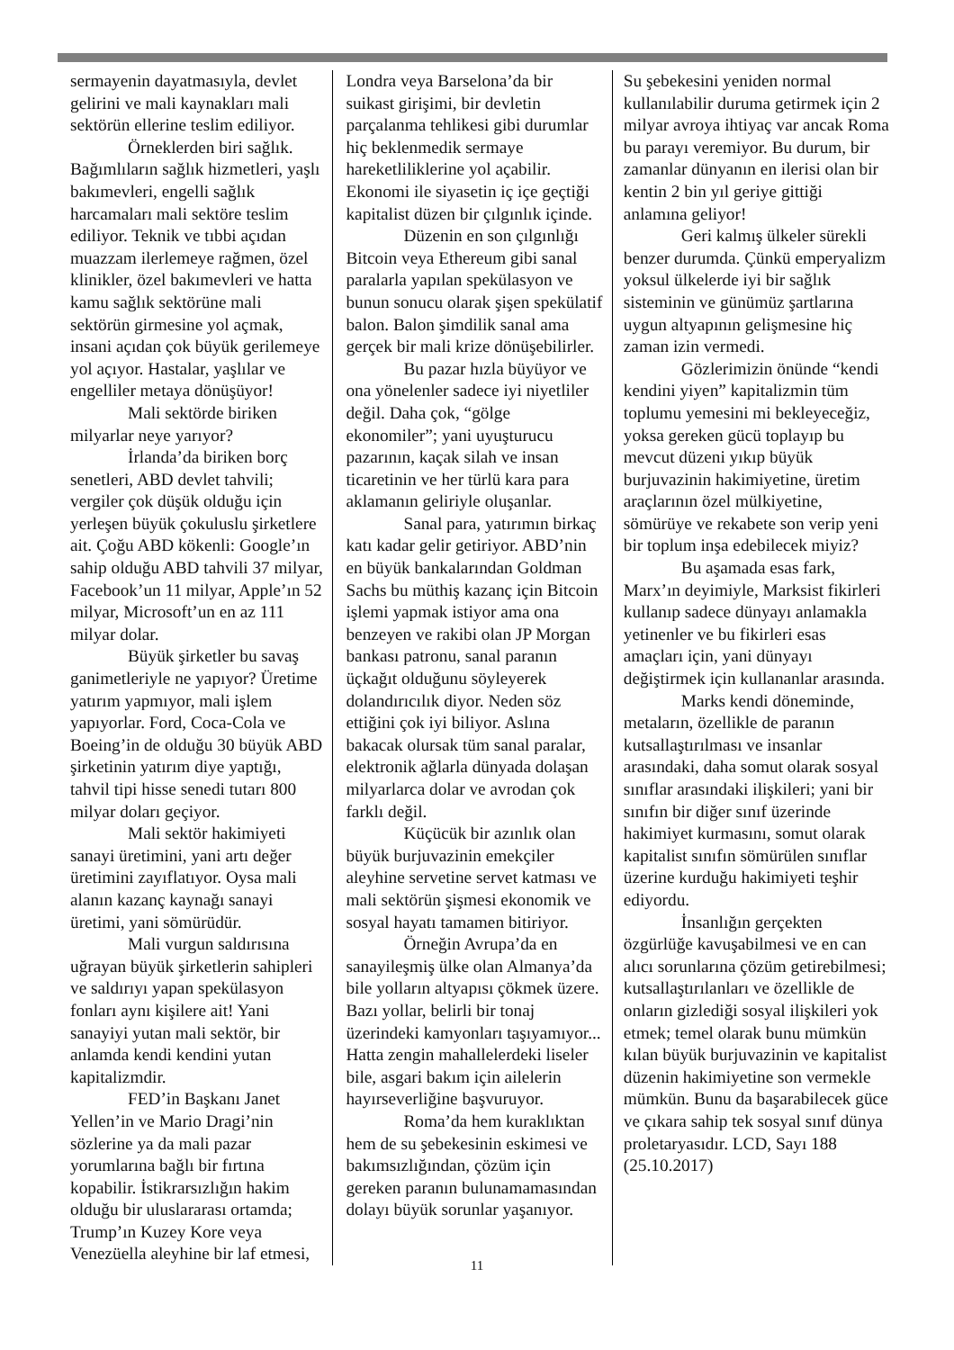sermayenin dayatmasıyla, devlet gelirini ve mali kaynakları mali sektörün ellerine teslim ediliyor.
Örneklerden biri sağlık. Bağımlıların sağlık hizmetleri, yaşlı bakımevleri, engelli sağlık harcamaları mali sektöre teslim ediliyor. Teknik ve tıbbi açıdan muazzam ilerlemeye rağmen, özel klinikler, özel bakımevleri ve hatta kamu sağlık sektörüne mali sektörün girmesine yol açmak, insani açıdan çok büyük gerilemeye yol açıyor. Hastalar, yaşlılar ve engelliler metaya dönüşüyor!
Mali sektörde biriken milyarlar neye yarıyor?
İrlanda’da biriken borç senetleri, ABD devlet tahvili; vergiler çok düşük olduğu için yerleşen büyük çokuluslu şirketlere ait. Çoğu ABD kökenli: Google’ın sahip olduğu ABD tahvili 37 milyar, Facebook’un 11 milyar, Apple’ın 52 milyar, Microsoft’un en az 111 milyar dolar.
Büyük şirketler bu savaş ganimetleriyle ne yapıyor? Üretime yatırım yapmıyor, mali işlem yapıyorlar. Ford, Coca-Cola ve Boeing’in de olduğu 30 büyük ABD şirketinin yatırım diye yaptığı, tahvil tipi hisse senedi tutarı 800 milyar doları geçiyor.
Mali sektör hakimiyeti sanayi üretimini, yani artı değer üretimini zayıflatıyor. Oysa mali alanın kazanç kaynağı sanayi üretimi, yani sömürüdür.
Mali vurgun saldırısına uğrayan büyük şirketlerin sahipleri ve saldırıyı yapan spekülasyon fonları aynı kişilere ait! Yani sanayiyi yutan mali sektör, bir anlamda kendi kendini yutan kapitalizmdir.
FED’in Başkanı Janet Yellen’in ve Mario Dragi’nin sözlerine ya da mali pazar yorumlarına bağlı bir fırtına kopabilir. İstikrarsızlığın hakim olduğu bir uluslararası ortamda; Trump’ın Kuzey Kore veya Venezüella aleyhine bir laf etmesi,
Londra veya Barselona’da bir suikast girişimi, bir devletin parçalanma tehlikesi gibi durumlar hiç beklenmedik sermaye hareketliliklerine yol açabilir. Ekonomi ile siyasetin iç içe geçtiği kapitalist düzen bir çılgınlık içinde.
Düzenin en son çılgınlığı Bitcoin veya Ethereum gibi sanal paralarla yapılan spekülasyon ve bunun sonucu olarak şişen spekülatif balon. Balon şimdilik sanal ama gerçek bir mali krize dönüşebilirler.
Bu pazar hızla büyüyor ve ona yönelenler sadece iyi niyetliler değil. Daha çok, “gölge ekonomiler”; yani uyuşturucu pazarının, kaçak silah ve insan ticaretinin ve her türlü kara para aklamanın geliriyle oluşanlar.
Sanal para, yatırımın birkaç katı kadar gelir getiriyor. ABD’nin en büyük bankalarından Goldman Sachs bu müthiş kazanç için Bitcoin işlemi yapmak istiyor ama ona benzeyen ve rakibi olan JP Morgan bankası patronu, sanal paranın üçkağıt olduğunu söyleyerek dolandırıcılık diyor. Neden söz ettiğini çok iyi biliyor. Aslına bakacak olursak tüm sanal paralar, elektronik ağlarla dünyada dolaşan milyarlarca dolar ve avrodan çok farklı değil.
Küçücük bir azınlık olan büyük burjuvazinin emekçiler aleyhine servetine servet katması ve mali sektörün şişmesi ekonomik ve sosyal hayatı tamamen bitiriyor.
Örneğin Avrupa’da en sanayileşmiş ülke olan Almanya’da bile yolların altyapısı çökmek üzere. Bazı yollar, belirli bir tonaj üzerindeki kamyonları taşıyamıyor... Hatta zengin mahallelerdeki liseler bile, asgari bakım için ailelerin hayırseverliğine başvuruyor.
Roma’da hem kuraklıktan hem de su şebekesinin eskimesi ve bakımsızlığından, çözüm için gereken paranın bulunamamasından dolayı büyük sorunlar yaşanıyor.
Su şebekesini yeniden normal kullanılabilir duruma getirmek için 2 milyar avroya ihtiyaç var ancak Roma bu parayı veremiyor. Bu durum, bir zamanlar dünyanın en ilerisi olan bir kentin 2 bin yıl geriye gittiği anlamına geliyor!
Geri kalmış ülkeler sürekli benzer durumda. Çünkü emperyalizm yoksul ülkelerde iyi bir sağlık sisteminin ve günümüz şartlarına uygun altyapının gelişmesine hiç zaman izin vermedi.
Gözlerimizin önünde “kendi kendini yiyen” kapitalizmin tüm toplumu yemesini mi bekleyeceğiz, yoksa gereken gücü toplayıp bu mevcut düzeni yıkıp büyük burjuvazinin hakimiyetine, üretim araçlarının özel mülkiyetine, sömürüye ve rekabete son verip yeni bir toplum inşa edebilecek miyiz?
Bu aşamada esas fark, Marx’ın deyimiyle, Marksist fikirleri kullanıp sadece dünyayı anlamakla yetinenler ve bu fikirleri esas amaçları için, yani dünyayı değiştirmek için kullananlar arasında.
Marks kendi döneminde, metaların, özellikle de paranın kutsallaştırılması ve insanlar arasındaki, daha somut olarak sosyal sınıflar arasındaki ilişkileri; yani bir sınıfın bir diğer sınıf üzerinde hakimiyet kurmasını, somut olarak kapitalist sınıfın sömürülen sınıflar üzerine kurduğu hakimiyeti teşhir ediyordu.
İnsanlığın gerçekten özgürlüğe kavuşabilmesi ve en can alıcı sorunlarına çözüm getirebilmesi; kutsallaştırılanları ve özellikle de onların gizlediği sosyal ilişkileri yok etmek; temel olarak bunu mümkün kılan büyük burjuvazinin ve kapitalist düzenin hakimiyetine son vermekle mümkün. Bunu da başarabilecek güce ve çıkara sahip tek sosyal sınıf dünya proletaryasıdır. LCD, Sayı 188 (25.10.2017)
11